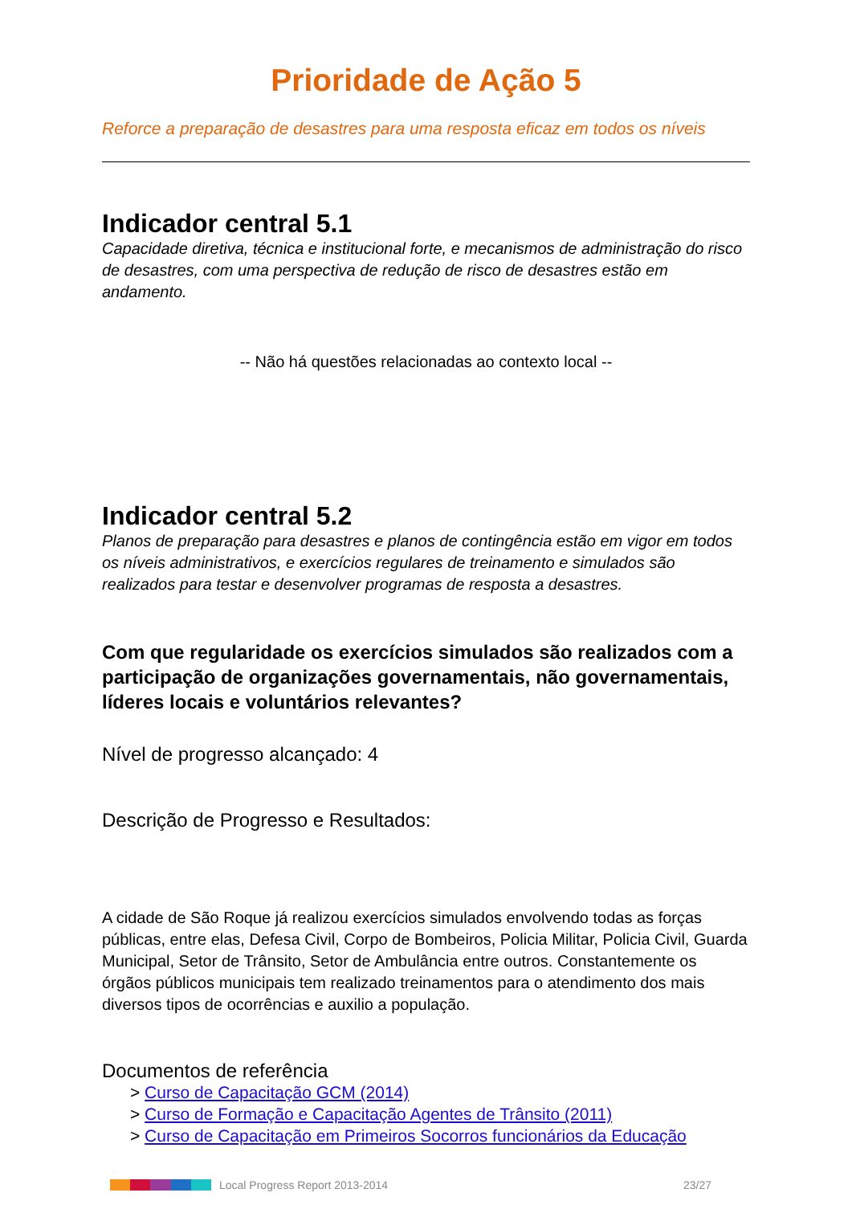Prioridade de Ação 5
Reforce a preparação de desastres para uma resposta eficaz em todos os níveis
Indicador central 5.1
Capacidade diretiva, técnica e institucional forte, e mecanismos de administração do risco de desastres, com uma perspectiva de redução de risco de desastres estão em andamento.
-- Não há questões relacionadas ao contexto local --
Indicador central 5.2
Planos de preparação para desastres e planos de contingência estão em vigor em todos os níveis administrativos, e exercícios regulares de treinamento e simulados são realizados para testar e desenvolver programas de resposta a desastres.
Com que regularidade os exercícios simulados são realizados com a participação de organizações governamentais, não governamentais, líderes locais e voluntários relevantes?
Nível de progresso alcançado: 4
Descrição de Progresso e Resultados:
A cidade de São Roque já realizou exercícios simulados envolvendo todas as forças públicas, entre elas, Defesa Civil, Corpo de Bombeiros, Policia Militar, Policia Civil, Guarda Municipal, Setor de Trânsito, Setor de Ambulância entre outros. Constantemente os órgãos públicos municipais tem realizado treinamentos para o atendimento dos mais diversos tipos de ocorrências e auxilio a população.
Documentos de referência
> Curso de Capacitação GCM (2014)
> Curso de Formação e Capacitação Agentes de Trânsito (2011)
> Curso de Capacitação em Primeiros Socorros funcionários da Educação
Local Progress Report 2013-2014 23/27